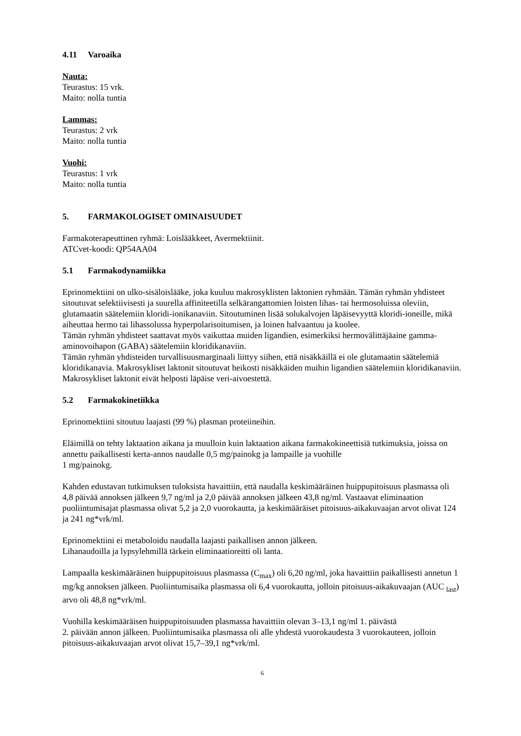4.11 Varoaika
Nauta:
Teurastus: 15 vrk.
Maito: nolla tuntia
Lammas:
Teurastus: 2 vrk
Maito: nolla tuntia
Vuohi:
Teurastus: 1 vrk
Maito: nolla tuntia
5. FARMAKOLOGISET OMINAISUUDET
Farmakoterapeuttinen ryhmä: Loislääkkeet, Avermektiinit.
ATCvet-koodi: QP54AA04
5.1 Farmakodynamiikka
Eprinomektiini on ulko-sisäloislääke, joka kuuluu makrosyklisten laktonien ryhmään. Tämän ryhmän yhdisteet sitoutuvat selektiivisesti ja suurella affiniteetilla selkärangattomien loisten lihas- tai hermosoluissa oleviin, glutamaatin säätelemiin kloridi-ionikanaviin. Sitoutuminen lisää solukalvojen läpäisevyyttä kloridi-ioneille, mikä aiheuttaa hermo tai lihassolussa hyperpolarisoitumisen, ja loinen halvaantuu ja kuolee.
Tämän ryhmän yhdisteet saattavat myös vaikuttaa muiden ligandien, esimerkiksi hermovälittäjäaine gamma-aminovoihapon (GABA) säätelemiin kloridikanaviin.
Tämän ryhmän yhdisteiden turvallisuusmarginaali liittyy siihen, että nisäkkäillä ei ole glutamaatin säätelemiä kloridikanavia. Makrosykliset laktonit sitoutuvat heikosti nisäkkäiden muihin ligandien säätelemiin kloridikanaviin. Makrosykliset laktonit eivät helposti läpäise veri-aivoestettä.
5.2 Farmakokinetiikka
Eprinomektiini sitoutuu laajasti (99 %) plasman proteiineihin.
Eläimillä on tehty laktaation aikana ja muulloin kuin laktaation aikana farmakokineettisiä tutkimuksia, joissa on annettu paikallisesti kerta-annos naudalle 0,5 mg/painokg ja lampaille ja vuohille
1 mg/painokg.
Kahden edustavan tutkimuksen tuloksista havaittiin, että naudalla keskimääräinen huippupitoisuus plasmassa oli 4,8 päivää annoksen jälkeen 9,7 ng/ml ja 2,0 päivää annoksen jälkeen 43,8 ng/ml. Vastaavat eliminaation puoliintumisajat plasmassa olivat 5,2 ja 2,0 vuorokautta, ja keskimääräiset pitoisuus-aikakuvaajan arvot olivat 124 ja 241 ng*vrk/ml.
Eprinomektiini ei metaboloidu naudalla laajasti paikallisen annon jälkeen.
Lihanaudoilla ja lypsylehmillä tärkein eliminaatioreitti oli lanta.
Lampaalla keskimääräinen huippupitoisuus plasmassa (C<sub>max</sub>) oli 6,20 ng/ml, joka havaittiin paikallisesti annetun 1 mg/kg annoksen jälkeen. Puoliintumisaika plasmassa oli 6,4 vuorokautta, jolloin pitoisuus-aikakuvaajan (AUC <sub>last</sub>) arvo oli 48,8 ng*vrk/ml.
Vuohilla keskimääräisen huippupitoisuuden plasmassa havaittiin olevan 3–13,1 ng/ml 1. päivästä
2. päivään annon jälkeen. Puoliintumisaika plasmassa oli alle yhdestä vuorokaudesta 3 vuorokauteen, jolloin pitoisuus-aikakuvaajan arvot olivat 15,7–39,1 ng*vrk/ml.
6